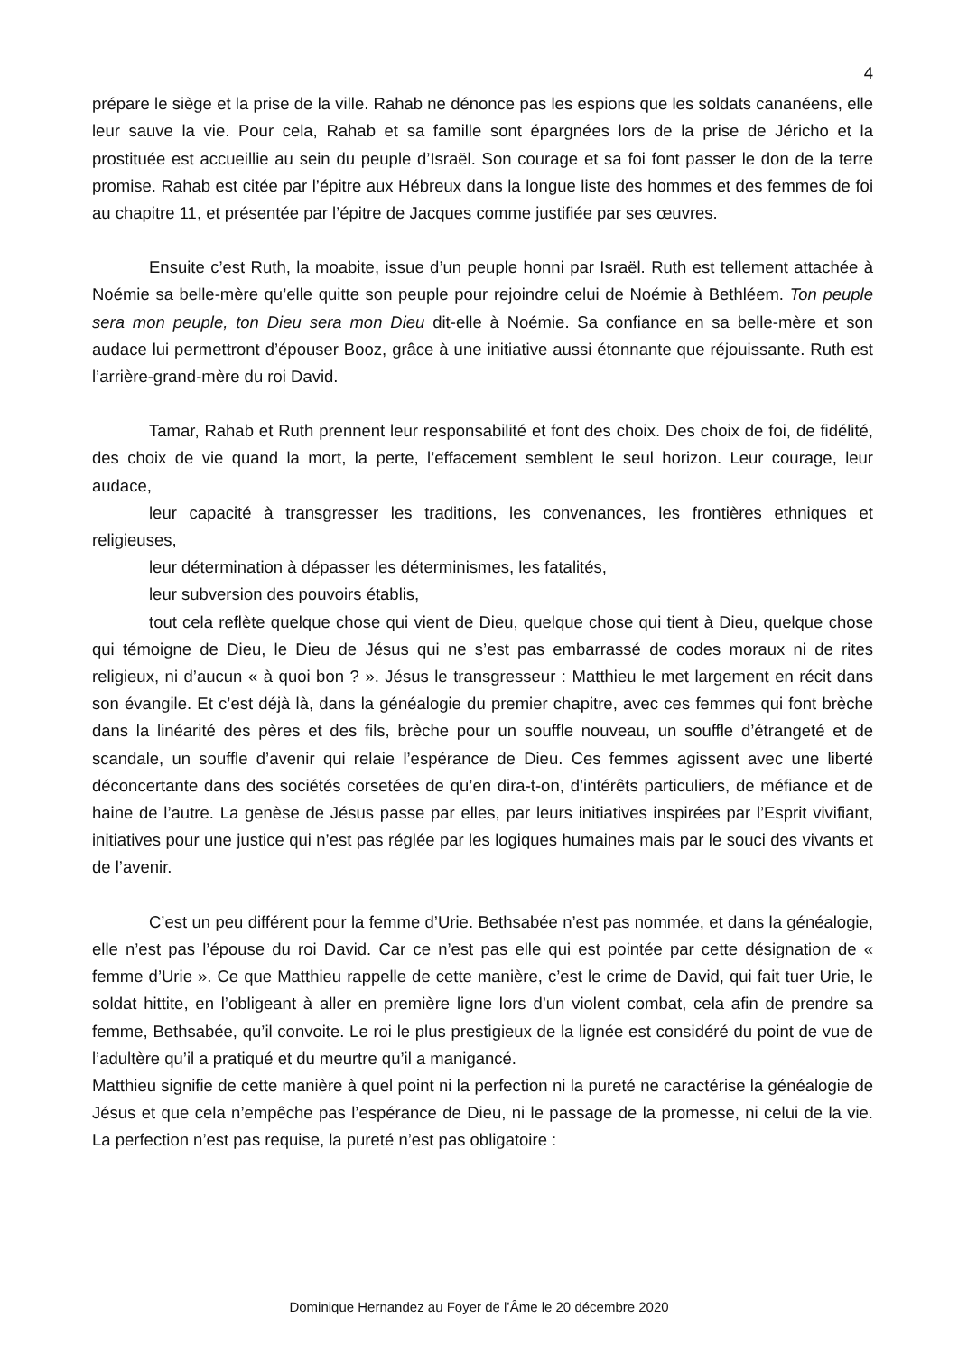4
prépare le siège et la prise de la ville. Rahab ne dénonce pas les espions que les soldats cananéens, elle leur sauve la vie. Pour cela, Rahab et sa famille sont épargnées lors de la prise de Jéricho et la prostituée est accueillie au sein du peuple d’Israël. Son courage et sa foi font passer le don de la terre promise. Rahab est citée par l’épitre aux Hébreux dans la longue liste des hommes et des femmes de foi au chapitre 11, et présentée par l’épitre de Jacques comme justifiée par ses œuvres.
Ensuite c’est Ruth, la moabite, issue d’un peuple honni par Israël. Ruth est tellement attachée à Noémie sa belle-mère qu’elle quitte son peuple pour rejoindre celui de Noémie à Bethléem. Ton peuple sera mon peuple, ton Dieu sera mon Dieu dit-elle à Noémie. Sa confiance en sa belle-mère et son audace lui permettront d’épouser Booz, grâce à une initiative aussi étonnante que réjouissante. Ruth est l’arrière-grand-mère du roi David.
Tamar, Rahab et Ruth prennent leur responsabilité et font des choix. Des choix de foi, de fidélité, des choix de vie quand la mort, la perte, l’effacement semblent le seul horizon. Leur courage, leur audace,
leur capacité à transgresser les traditions, les convenances, les frontières ethniques et religieuses,
leur détermination à dépasser les déterminismes, les fatalités,
leur subversion des pouvoirs établis,
tout cela reflète quelque chose qui vient de Dieu, quelque chose qui tient à Dieu, quelque chose qui témoigne de Dieu, le Dieu de Jésus qui ne s’est pas embarrassé de codes moraux ni de rites religieux, ni d’aucun « à quoi bon ? ». Jésus le transgresseur : Matthieu le met largement en récit dans son évangile. Et c’est déjà là, dans la généalogie du premier chapitre, avec ces femmes qui font brèche dans la linéarité des pères et des fils, brèche pour un souffle nouveau, un souffle d’étrangeté et de scandale, un souffle d’avenir qui relaie l’espérance de Dieu. Ces femmes agissent avec une liberté déconcertante dans des sociétés corsetées de qu’en dira-t-on, d’intérêts particuliers, de méfiance et de haine de l’autre. La genèse de Jésus passe par elles, par leurs initiatives inspirées par l’Esprit vivifiant, initiatives pour une justice qui n’est pas réglée par les logiques humaines mais par le souci des vivants et de l’avenir.
C’est un peu différent pour la femme d’Urie. Bethsabée n’est pas nommée, et dans la généalogie, elle n’est pas l’épouse du roi David. Car ce n’est pas elle qui est pointée par cette désignation de « femme d’Urie ». Ce que Matthieu rappelle de cette manière, c’est le crime de David, qui fait tuer Urie, le soldat hittite, en l’obligeant à aller en première ligne lors d’un violent combat, cela afin de prendre sa femme, Bethsabée, qu’il convoite. Le roi le plus prestigieux de la lignée est considéré du point de vue de l’adultère qu’il a pratiqué et du meurtre qu’il a manigancé.
Matthieu signifie de cette manière à quel point ni la perfection ni la pureté ne caractérise la généalogie de Jésus et que cela n’empêche pas l’espérance de Dieu, ni le passage de la promesse, ni celui de la vie. La perfection n’est pas requise, la pureté n’est pas obligatoire :
Dominique Hernandez au Foyer de l’Âme le 20 décembre 2020